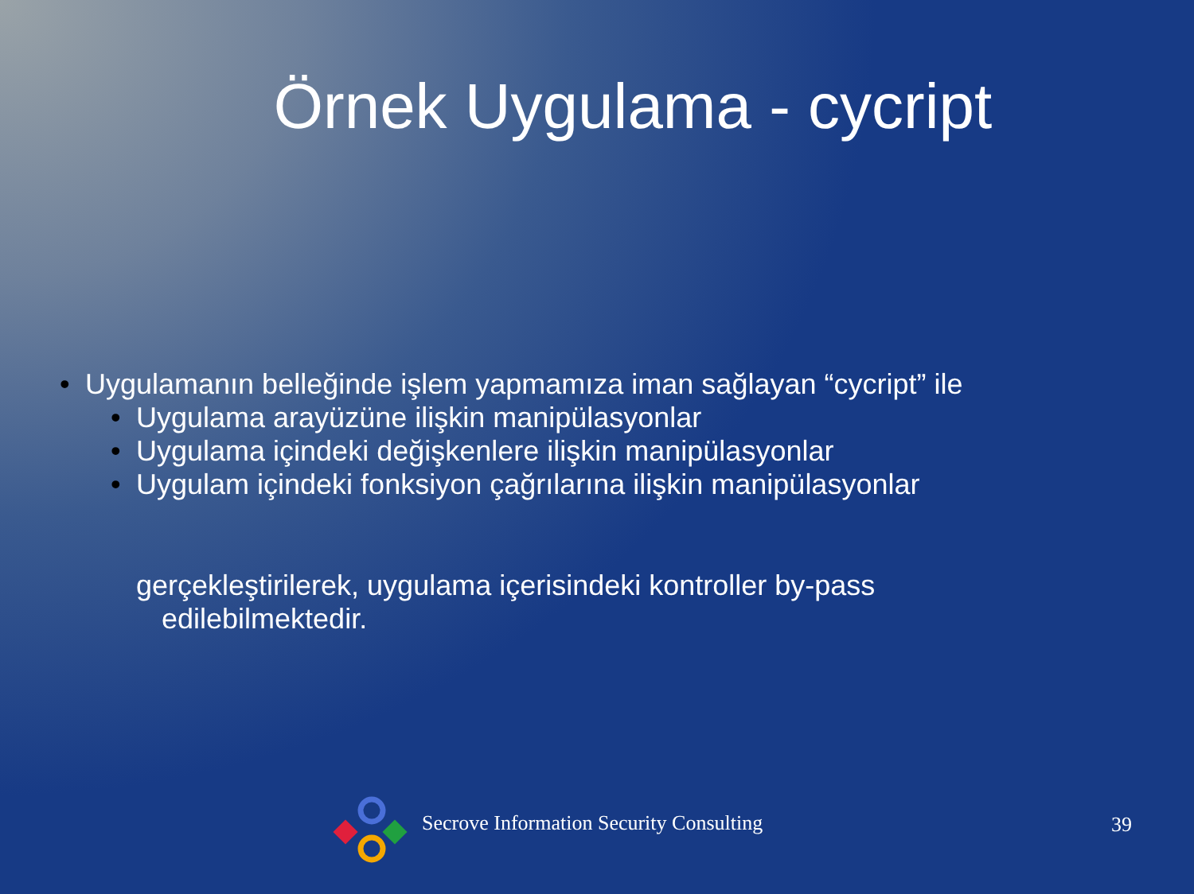Örnek Uygulama - cycript
• Uygulamanın belleğinde işlem yapmamıza iman sağlayan “cycript” ile
• Uygulama arayüzüne ilişkin manipülasyonlar
• Uygulama içindeki değişkenlere ilişkin manipülasyonlar
• Uygulam içindeki fonksiyon çağrılarına ilişkin manipülasyonlar
gerçekleştirilerek, uygulama içerisindeki kontroller by-pass
edilebilmektedir.
Secrove Information Security Consulting
39